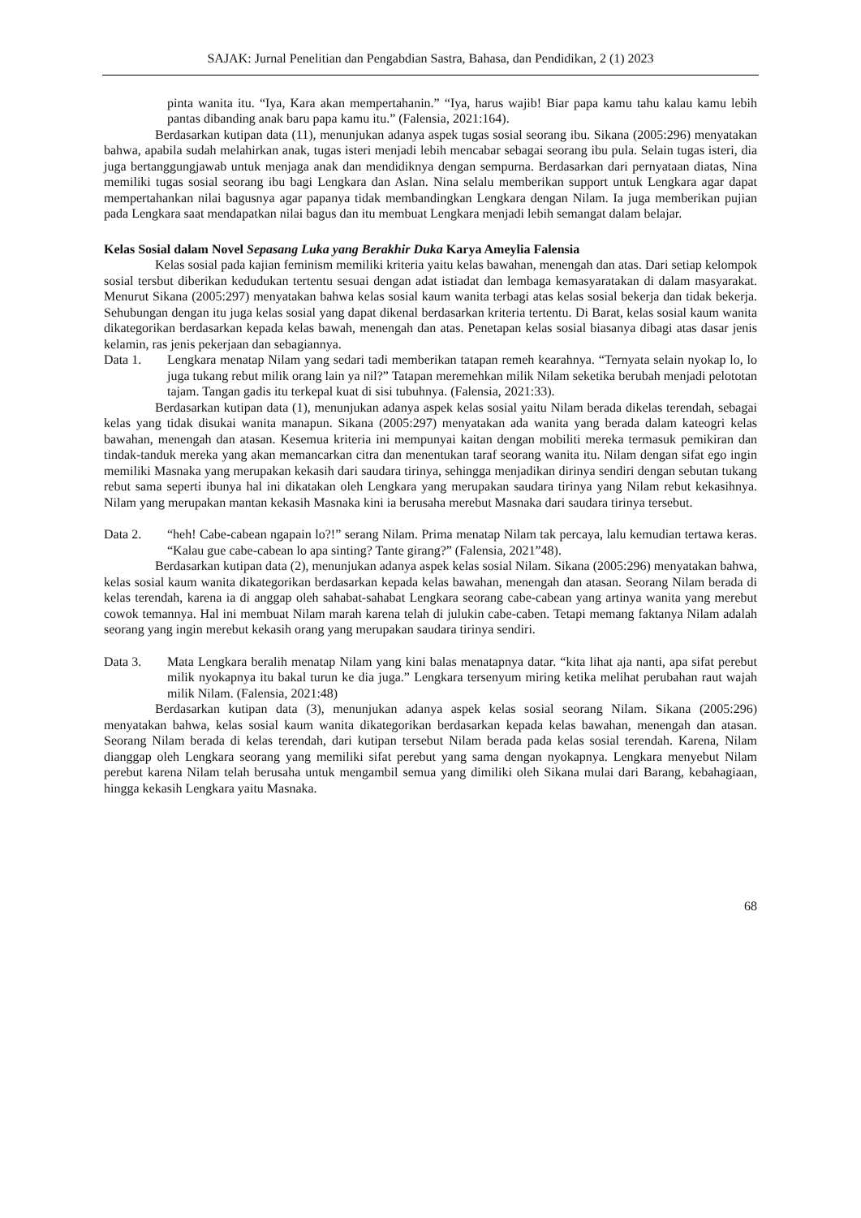SAJAK: Jurnal Penelitian dan Pengabdian Sastra, Bahasa, dan Pendidikan, 2 (1) 2023
pinta wanita itu. “Iya, Kara akan mempertahanin.” “Iya, harus wajib! Biar papa kamu tahu kalau kamu lebih pantas dibanding anak baru papa kamu itu.” (Falensia, 2021:164).
Berdasarkan kutipan data (11), menunjukan adanya aspek tugas sosial seorang ibu. Sikana (2005:296) menyatakan bahwa, apabila sudah melahirkan anak, tugas isteri menjadi lebih mencabar sebagai seorang ibu pula. Selain tugas isteri, dia juga bertanggungjawab untuk menjaga anak dan mendidiknya dengan sempurna. Berdasarkan dari pernyataan diatas, Nina memiliki tugas sosial seorang ibu bagi Lengkara dan Aslan. Nina selalu memberikan support untuk Lengkara agar dapat mempertahankan nilai bagusnya agar papanya tidak membandingkan Lengkara dengan Nilam. Ia juga memberikan pujian pada Lengkara saat mendapatkan nilai bagus dan itu membuat Lengkara menjadi lebih semangat dalam belajar.
Kelas Sosial dalam Novel Sepasang Luka yang Berakhir Duka Karya Ameylia Falensia
Kelas sosial pada kajian feminism memiliki kriteria yaitu kelas bawahan, menengah dan atas. Dari setiap kelompok sosial tersbut diberikan kedudukan tertentu sesuai dengan adat istiadat dan lembaga kemasyaratakan di dalam masyarakat. Menurut Sikana (2005:297) menyatakan bahwa kelas sosial kaum wanita terbagi atas kelas sosial bekerja dan tidak bekerja. Sehubungan dengan itu juga kelas sosial yang dapat dikenal berdasarkan kriteria tertentu. Di Barat, kelas sosial kaum wanita dikategorikan berdasarkan kepada kelas bawah, menengah dan atas. Penetapan kelas sosial biasanya dibagi atas dasar jenis kelamin, ras jenis pekerjaan dan sebagiannya.
Data 1. Lengkara menatap Nilam yang sedari tadi memberikan tatapan remeh kearahnya. “Ternyata selain nyokap lo, lo juga tukang rebut milik orang lain ya nil?” Tatapan meremehkan milik Nilam seketika berubah menjadi pelototan tajam. Tangan gadis itu terkepal kuat di sisi tubuhnya. (Falensia, 2021:33).
Berdasarkan kutipan data (1), menunjukan adanya aspek kelas sosial yaitu Nilam berada dikelas terendah, sebagai kelas yang tidak disukai wanita manapun. Sikana (2005:297) menyatakan ada wanita yang berada dalam kateogri kelas bawahan, menengah dan atasan. Kesemua kriteria ini mempunyai kaitan dengan mobiliti mereka termasuk pemikiran dan tindak-tanduk mereka yang akan memancarkan citra dan menentukan taraf seorang wanita itu. Nilam dengan sifat ego ingin memiliki Masnaka yang merupakan kekasih dari saudara tirinya, sehingga menjadikan dirinya sendiri dengan sebutan tukang rebut sama seperti ibunya hal ini dikatakan oleh Lengkara yang merupakan saudara tirinya yang Nilam rebut kekasihnya. Nilam yang merupakan mantan kekasih Masnaka kini ia berusaha merebut Masnaka dari saudara tirinya tersebut.
Data 2. “heh! Cabe-cabean ngapain lo?!” serang Nilam. Prima menatap Nilam tak percaya, lalu kemudian tertawa keras. “Kalau gue cabe-cabean lo apa sinting? Tante girang?” (Falensia, 2021”48).
Berdasarkan kutipan data (2), menunjukan adanya aspek kelas sosial Nilam. Sikana (2005:296) menyatakan bahwa, kelas sosial kaum wanita dikategorikan berdasarkan kepada kelas bawahan, menengah dan atasan. Seorang Nilam berada di kelas terendah, karena ia di anggap oleh sahabat-sahabat Lengkara seorang cabe-cabean yang artinya wanita yang merebut cowok temannya. Hal ini membuat Nilam marah karena telah di julukin cabe-caben. Tetapi memang faktanya Nilam adalah seorang yang ingin merebut kekasih orang yang merupakan saudara tirinya sendiri.
Data 3. Mata Lengkara beralih menatap Nilam yang kini balas menatapnya datar. “kita lihat aja nanti, apa sifat perebut milik nyokapnya itu bakal turun ke dia juga.” Lengkara tersenyum miring ketika melihat perubahan raut wajah milik Nilam. (Falensia, 2021:48)
Berdasarkan kutipan data (3), menunjukan adanya aspek kelas sosial seorang Nilam. Sikana (2005:296) menyatakan bahwa, kelas sosial kaum wanita dikategorikan berdasarkan kepada kelas bawahan, menengah dan atasan. Seorang Nilam berada di kelas terendah, dari kutipan tersebut Nilam berada pada kelas sosial terendah. Karena, Nilam dianggap oleh Lengkara seorang yang memiliki sifat perebut yang sama dengan nyokapnya. Lengkara menyebut Nilam perebut karena Nilam telah berusaha untuk mengambil semua yang dimiliki oleh Sikana mulai dari Barang, kebahagiaan, hingga kekasih Lengkara yaitu Masnaka.
68